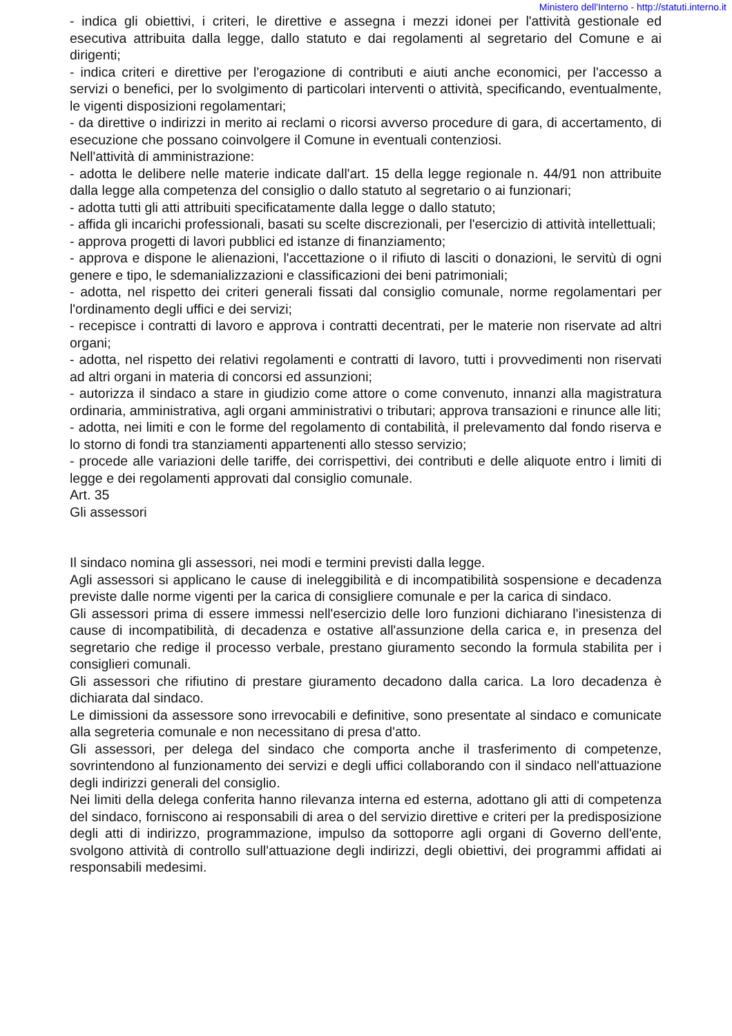Ministero dell'Interno - http://statuti.interno.it
- indica gli obiettivi, i criteri, le direttive e assegna i mezzi idonei per l'attività gestionale ed esecutiva attribuita dalla legge, dallo statuto e dai regolamenti al segretario del Comune e ai dirigenti;
- indica criteri e direttive per l'erogazione di contributi e aiuti anche economici, per l'accesso a servizi o benefici, per lo svolgimento di particolari interventi o attività, specificando, eventualmente, le vigenti disposizioni regolamentari;
- da direttive o indirizzi in merito ai reclami o ricorsi avverso procedure di gara, di accertamento, di esecuzione che possano coinvolgere il Comune in eventuali contenziosi.
Nell'attività di amministrazione:
- adotta le delibere nelle materie indicate dall'art. 15 della legge regionale n. 44/91 non attribuite dalla legge alla competenza del consiglio o dallo statuto al segretario o ai funzionari;
- adotta tutti gli atti attribuiti specificatamente dalla legge o dallo statuto;
- affida gli incarichi professionali, basati su scelte discrezionali, per l'esercizio di attività intellettuali;
- approva progetti di lavori pubblici ed istanze di finanziamento;
- approva e dispone le alienazioni, l'accettazione o il rifiuto di lasciti o donazioni, le servitù di ogni genere e tipo, le sdemanializzazioni e classificazioni dei beni patrimoniali;
- adotta, nel rispetto dei criteri generali fissati dal consiglio comunale, norme regolamentari per l'ordinamento degli uffici e dei servizi;
- recepisce i contratti di lavoro e approva i contratti decentrati, per le materie non riservate ad altri organi;
- adotta, nel rispetto dei relativi regolamenti e contratti di lavoro, tutti i provvedimenti non riservati ad altri organi in materia di concorsi ed assunzioni;
- autorizza il sindaco a stare in giudizio come attore o come convenuto, innanzi alla magistratura ordinaria, amministrativa, agli organi amministrativi o tributari; approva transazioni e rinunce alle liti;
- adotta, nei limiti e con le forme del regolamento di contabilità, il prelevamento dal fondo riserva e lo storno di fondi tra stanziamenti appartenenti allo stesso servizio;
- procede alle variazioni delle tariffe, dei corrispettivi, dei contributi e delle aliquote entro i limiti di legge e dei regolamenti approvati dal consiglio comunale.
Art. 35
Gli assessori
Il sindaco nomina gli assessori, nei modi e termini previsti dalla legge.
Agli assessori si applicano le cause di ineleggibilità e di incompatibilità sospensione e decadenza previste dalle norme vigenti per la carica di consigliere comunale e per la carica di sindaco.
Gli assessori prima di essere immessi nell'esercizio delle loro funzioni dichiarano l'inesistenza di cause di incompatibilità, di decadenza e ostative all'assunzione della carica e, in presenza del segretario che redige il processo verbale, prestano giuramento secondo la formula stabilita per i consiglieri comunali.
Gli assessori che rifiutino di prestare giuramento decadono dalla carica. La loro decadenza è dichiarata dal sindaco.
Le dimissioni da assessore sono irrevocabili e definitive, sono presentate al sindaco e comunicate alla segreteria comunale e non necessitano di presa d'atto.
Gli assessori, per delega del sindaco che comporta anche il trasferimento di competenze, sovrintendono al funzionamento dei servizi e degli uffici collaborando con il sindaco nell'attuazione degli indirizzi generali del consiglio.
Nei limiti della delega conferita hanno rilevanza interna ed esterna, adottano gli atti di competenza del sindaco, forniscono ai responsabili di area o del servizio direttive e criteri per la predisposizione degli atti di indirizzo, programmazione, impulso da sottoporre agli organi di Governo dell'ente, svolgono attività di controllo sull'attuazione degli indirizzi, degli obiettivi, dei programmi affidati ai responsabili medesimi.